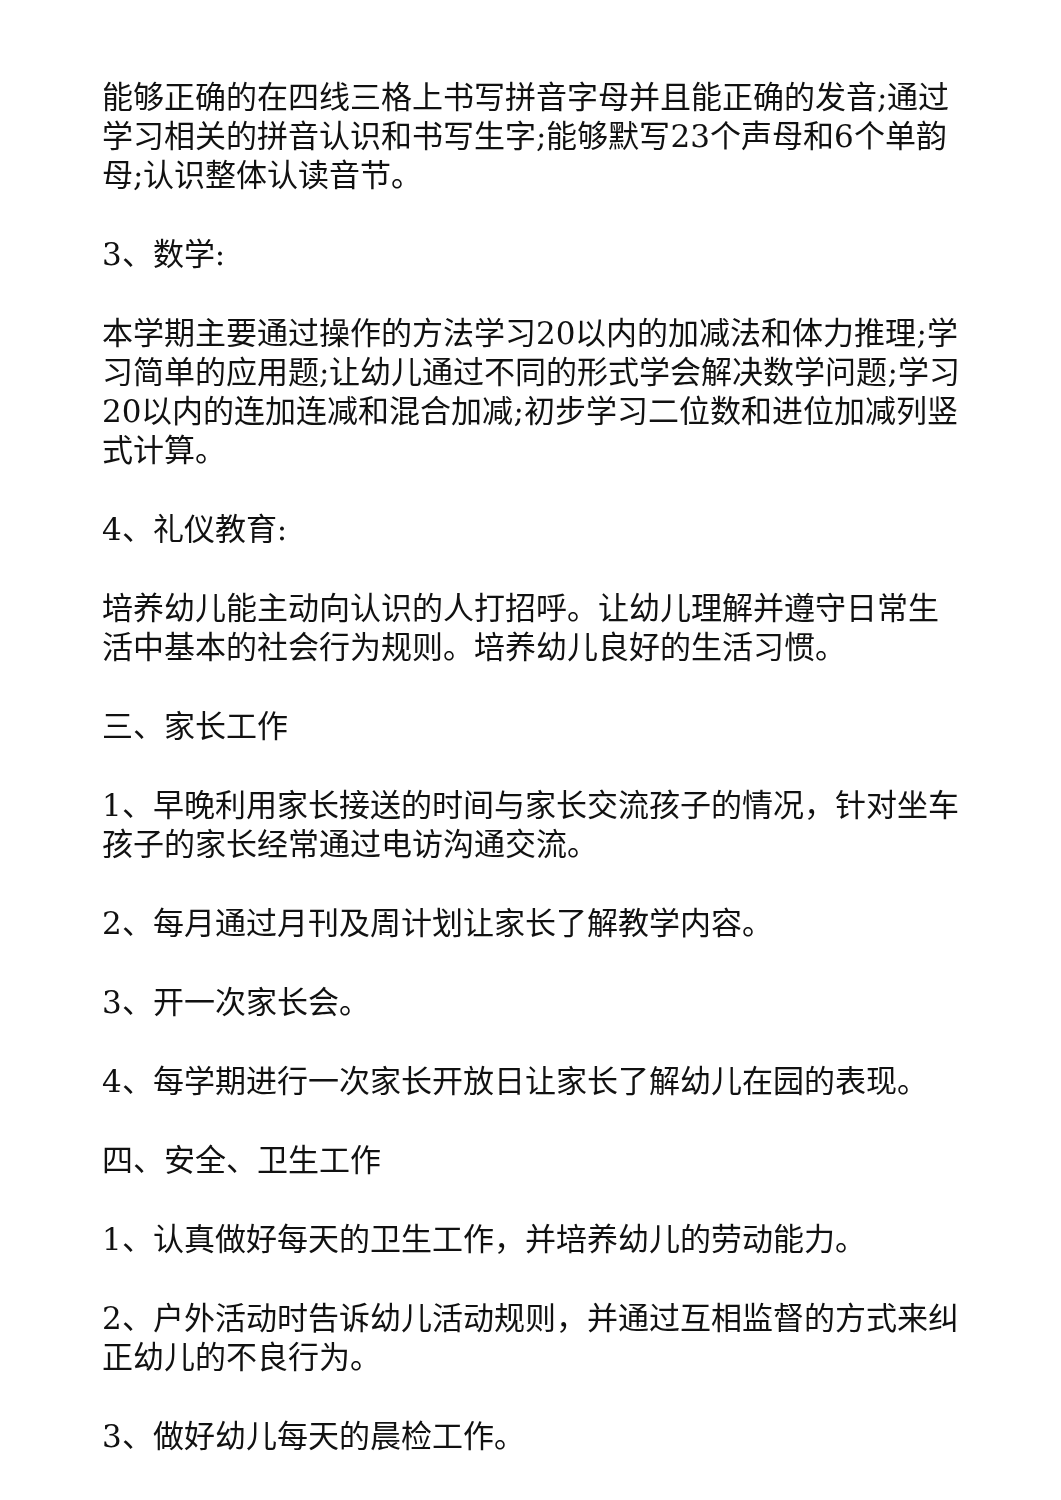能够正确的在四线三格上书写拼音字母并且能正确的发音;通过学习相关的拼音认识和书写生字;能够默写23个声母和6个单韵母;认识整体认读音节。
3、数学:
本学期主要通过操作的方法学习20以内的加减法和体力推理;学习简单的应用题;让幼儿通过不同的形式学会解决数学问题;学习20以内的连加连减和混合加减;初步学习二位数和进位加减列竖式计算。
4、礼仪教育:
培养幼儿能主动向认识的人打招呼。让幼儿理解并遵守日常生活中基本的社会行为规则。培养幼儿良好的生活习惯。
三、家长工作
1、早晚利用家长接送的时间与家长交流孩子的情况，针对坐车孩子的家长经常通过电访沟通交流。
2、每月通过月刊及周计划让家长了解教学内容。
3、开一次家长会。
4、每学期进行一次家长开放日让家长了解幼儿在园的表现。
四、安全、卫生工作
1、认真做好每天的卫生工作，并培养幼儿的劳动能力。
2、户外活动时告诉幼儿活动规则，并通过互相监督的方式来纠正幼儿的不良行为。
3、做好幼儿每天的晨检工作。